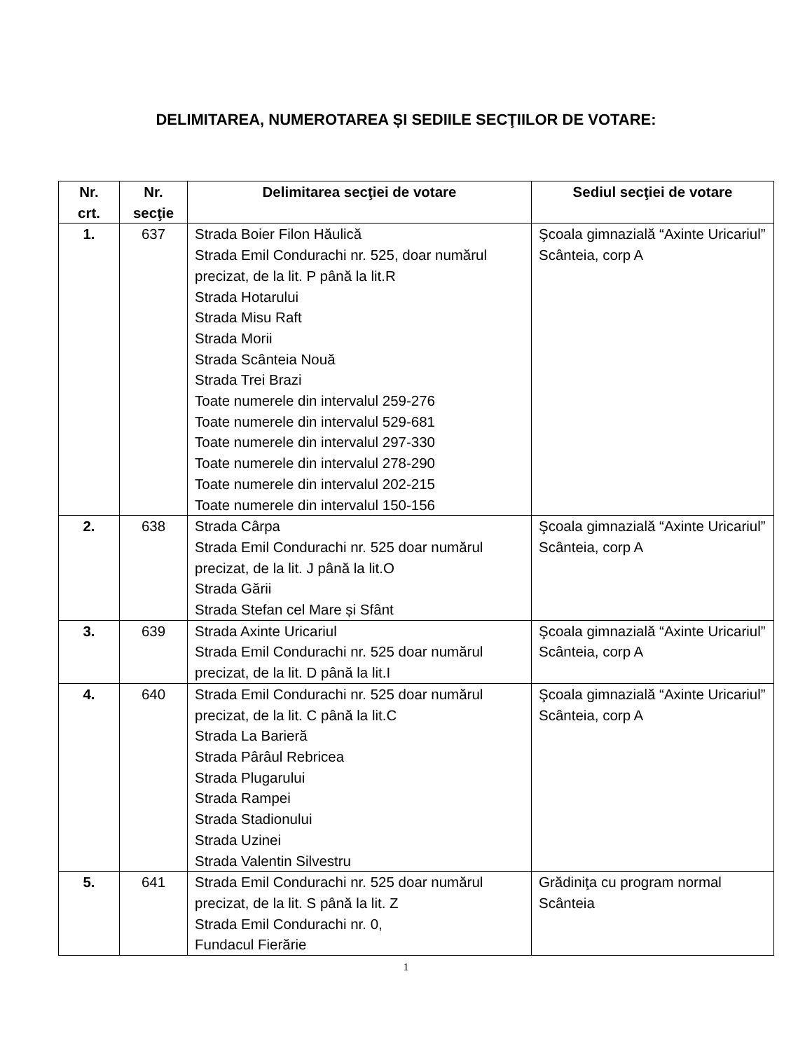DELIMITAREA, NUMEROTAREA ȘI SEDIILE SECŢIILOR DE VOTARE:
| Nr. crt. | Nr. secţie | Delimitarea secţiei de votare | Sediul secţiei de votare |
| --- | --- | --- | --- |
| 1. | 637 | Strada Boier Filon Hăulică Strada Emil Condurachi nr. 525, doar numărul precizat, de la lit. P până la lit.R Strada Hotarului Strada Misu Raft Strada Morii Strada Scânteia Nouă Strada Trei Brazi Toate numerele din intervalul 259-276 Toate numerele din intervalul 529-681 Toate numerele din intervalul 297-330 Toate numerele din intervalul 278-290 Toate numerele din intervalul 202-215 Toate numerele din intervalul 150-156 | Şcoala gimnazială “Axinte Uricariul” Scânteia, corp A |
| 2. | 638 | Strada Cârpa Strada Emil Condurachi nr. 525 doar numărul precizat, de la lit. J până la lit.O Strada Gării Strada Stefan cel Mare și Sfânt | Şcoala gimnazială “Axinte Uricariul” Scânteia, corp A |
| 3. | 639 | Strada Axinte Uricariul Strada Emil Condurachi nr. 525 doar numărul precizat, de la lit. D până la lit.I | Şcoala gimnazială “Axinte Uricariul” Scânteia, corp A |
| 4. | 640 | Strada Emil Condurachi nr. 525 doar numărul precizat, de la lit. C până la lit.C Strada La Barieră Strada Pârâul Rebricea Strada Plugarului Strada Rampei Strada Stadionului Strada Uzinei Strada Valentin Silvestru | Şcoala gimnazială “Axinte Uricariul” Scânteia, corp A |
| 5. | 641 | Strada Emil Condurachi nr. 525 doar numărul precizat, de la lit. S până la lit. Z Strada Emil Condurachi nr. 0, Fundacul Fierărie | Grădiniţa cu program normal Scânteia |
1